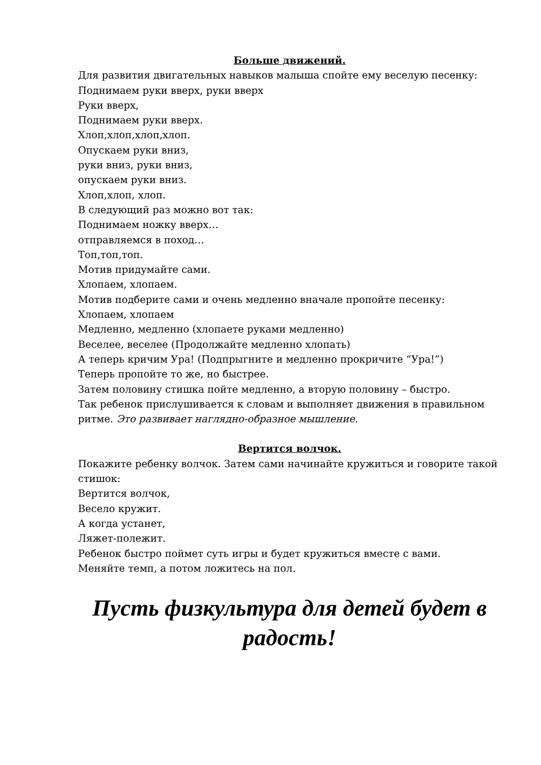Больше движений.
Для развития двигательных навыков малыша спойте ему веселую песенку:
Поднимаем руки вверх, руки вверх
Руки вверх,
Поднимаем руки вверх.
Хлоп,хлоп,хлоп,хлоп.
Опускаем руки вниз,
руки вниз, руки вниз,
опускаем руки вниз.
Хлоп,хлоп, хлоп.
В следующий раз можно вот так:
Поднимаем ножку вверх…
отправляемся в поход…
Топ,топ,топ.
Мотив придумайте сами.
Хлопаем, хлопаем.
Мотив подберите сами и очень медленно вначале пропойте песенку:
Хлопаем, хлопаем
Медленно, медленно (хлопаете руками медленно)
Веселее, веселее (Продолжайте медленно хлопать)
А теперь кричим Ура! (Подпрыгните и медленно прокричите “Ура!”)
Теперь пропойте то же, но быстрее.
Затем половину стишка пойте медленно, а вторую половину – быстро.
Так ребенок прислушивается к словам и выполняет движения в правильном ритме. Это развивает наглядно-образное мышление.
Вертится волчок.
Покажите ребенку волчок. Затем сами начинайте кружиться и говорите такой стишок:
Вертится волчок,
Весело кружит.
А когда устанет,
Ляжет-полежит.
Ребенок быстро поймет суть игры и будет кружиться вместе с вами.
Меняйте темп, а потом ложитесь на пол.
Пусть физкультура для детей будет в радость!